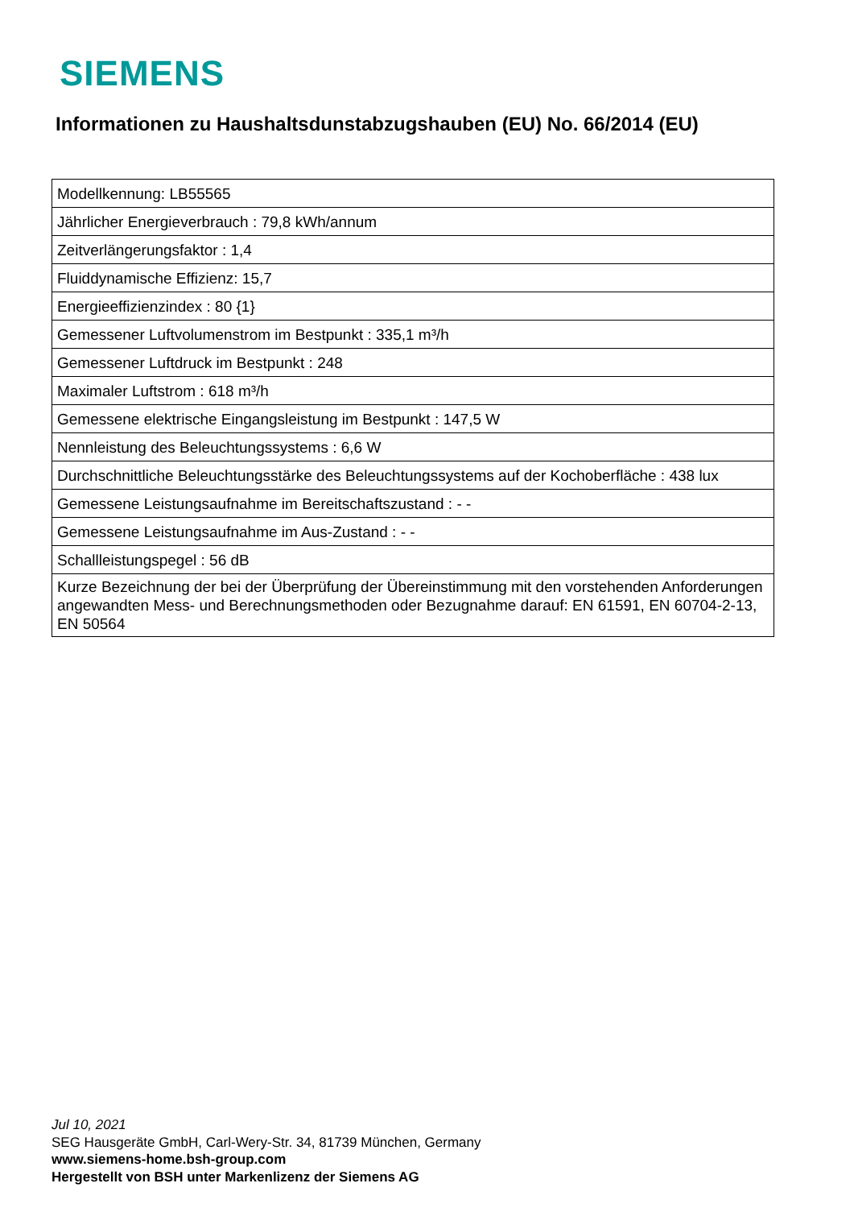SIEMENS
Informationen zu Haushaltsdunstabzugshauben (EU) No. 66/2014 (EU)
| Modellkennung: LB55565 |
| Jährlicher Energieverbrauch : 79,8 kWh/annum |
| Zeitverlängerungsfaktor : 1,4 |
| Fluiddynamische Effizienz: 15,7 |
| Energieeffizienzindex : 80 {1} |
| Gemessener Luftvolumenstrom im Bestpunkt : 335,1 m³/h |
| Gemessener Luftdruck im Bestpunkt : 248 |
| Maximaler Luftstrom : 618 m³/h |
| Gemessene elektrische Eingangsleistung im Bestpunkt : 147,5 W |
| Nennleistung des Beleuchtungssystems : 6,6 W |
| Durchschnittliche Beleuchtungsstärke des Beleuchtungssystems auf der Kochoberfläche : 438 lux |
| Gemessene Leistungsaufnahme im Bereitschaftszustand : - - |
| Gemessene Leistungsaufnahme im Aus-Zustand : - - |
| Schallleistungspegel : 56 dB |
| Kurze Bezeichnung der bei der Überprüfung der Übereinstimmung mit den vorstehenden Anforderungen angewandten Mess- und Berechnungsmethoden oder Bezugnahme darauf: EN 61591, EN 60704-2-13, EN 50564 |
Jul 10, 2021
SEG Hausgeräte GmbH, Carl-Wery-Str. 34, 81739 München, Germany
www.siemens-home.bsh-group.com
Hergestellt von BSH unter Markenlizenz der Siemens AG